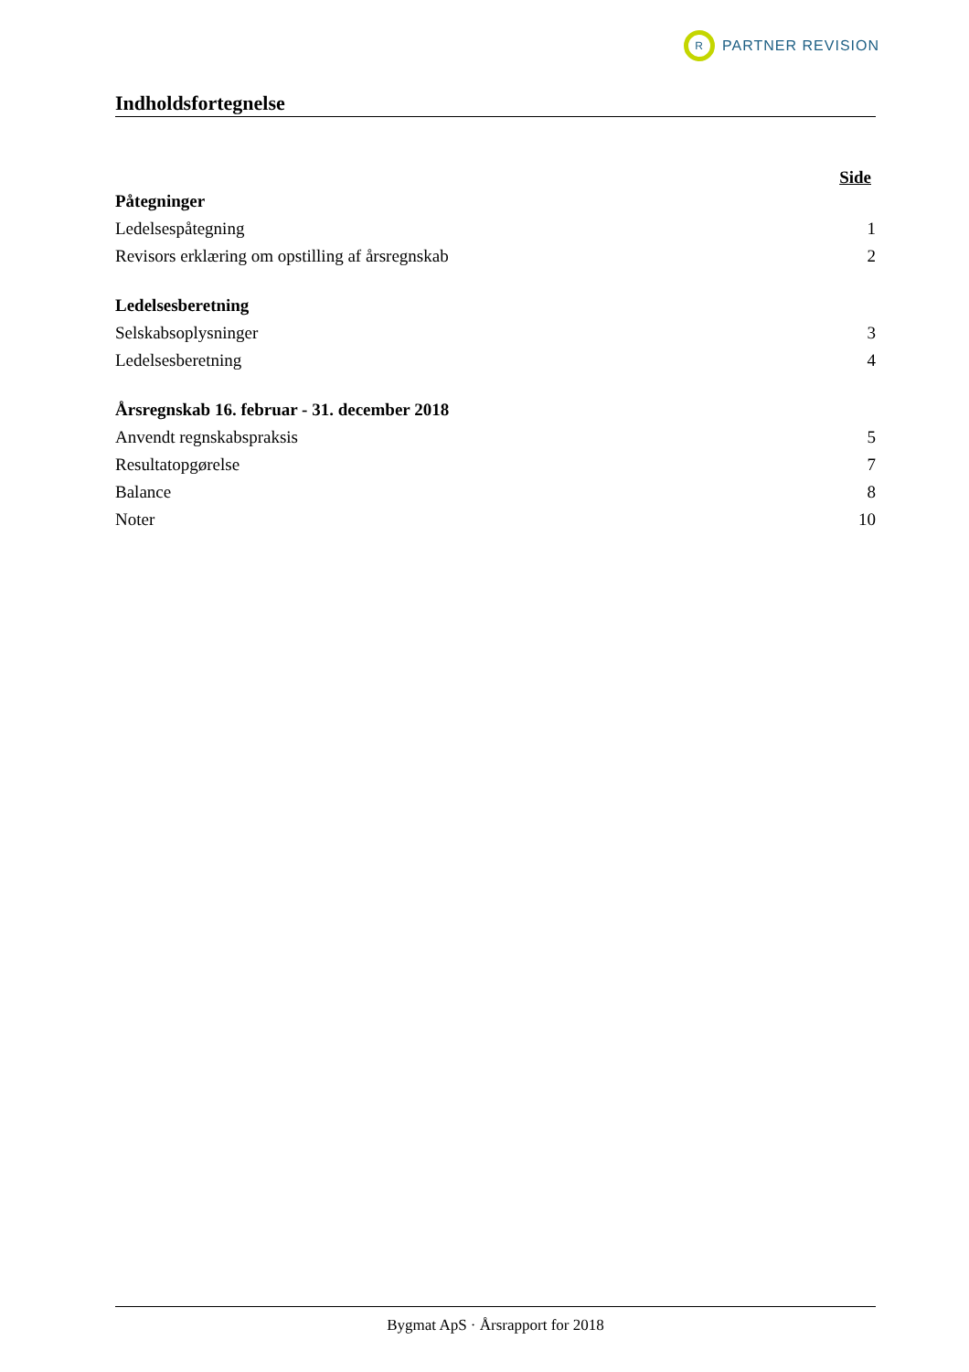R
PARTNER REVISION
Indholdsfortegnelse
Side
Påtegninger
Ledelsespåtegning 1
Revisors erklæring om opstilling af årsregnskab 2
Ledelsesberetning
Selskabsoplysninger 3
Ledelsesberetning 4
Årsregnskab 16. februar - 31. december 2018
Anvendt regnskabspraksis 5
Resultatopgørelse 7
Balance 8
Noter 10
Bygmat ApS · Årsrapport for 2018